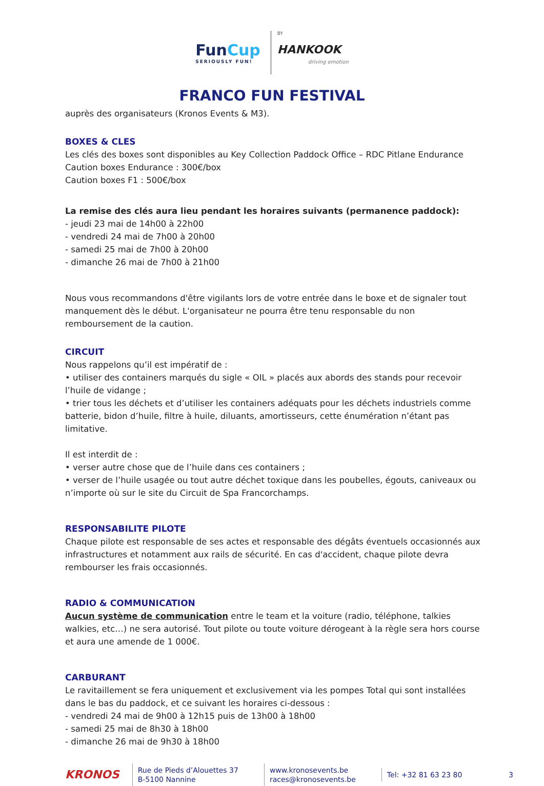FunCup
SERIOUSLY FUN!
BY
HANKOOK
driving emotion
FRANCO FUN FESTIVAL
auprès des organisateurs (Kronos Events & M3).
BOXES & CLES
Les clés des boxes sont disponibles au Key Collection Paddock Office – RDC Pitlane Endurance
Caution boxes Endurance : 300€/box
Caution boxes F1 : 500€/box
La remise des clés aura lieu pendant les horaires suivants (permanence paddock):
- jeudi 23 mai de 14h00 à 22h00
- vendredi 24 mai de 7h00 à 20h00
- samedi 25 mai de 7h00 à 20h00
- dimanche 26 mai de 7h00 à 21h00
Nous vous recommandons d'être vigilants lors de votre entrée dans le boxe et de signaler tout manquement dès le début. L'organisateur ne pourra être tenu responsable du non remboursement de la caution.
CIRCUIT
Nous rappelons qu’il est impératif de :
• utiliser des containers marqués du sigle « OIL » placés aux abords des stands pour recevoir l’huile de vidange ;
• trier tous les déchets et d’utiliser les containers adéquats pour les déchets industriels comme batterie, bidon d’huile, filtre à huile, diluants, amortisseurs, cette énumération n’étant pas limitative.
Il est interdit de :
• verser autre chose que de l’huile dans ces containers ;
• verser de l’huile usagée ou tout autre déchet toxique dans les poubelles, égouts, caniveaux ou n’importe où sur le site du Circuit de Spa Francorchamps.
RESPONSABILITE PILOTE
Chaque pilote est responsable de ses actes et responsable des dégâts éventuels occasionnés aux infrastructures et notamment aux rails de sécurité. En cas d'accident, chaque pilote devra rembourser les frais occasionnés.
RADIO & COMMUNICATION
Aucun système de communication entre le team et la voiture (radio, téléphone, talkies walkies, etc…) ne sera autorisé. Tout pilote ou toute voiture dérogeant à la règle sera hors course et aura une amende de 1 000€.
CARBURANT
Le ravitaillement se fera uniquement et exclusivement via les pompes Total qui sont installées dans le bas du paddock, et ce suivant les horaires ci-dessous :
- vendredi 24 mai de 9h00 à 12h15 puis de 13h00 à 18h00
- samedi 25 mai de 8h30 à 18h00
- dimanche 26 mai de 9h30 à 18h00
KRONOS
Rue de Pieds d’Alouettes 37
B-5100 Nannine
www.kronosevents.be
races@kronosevents.be
Tel: +32 81 63 23 80
3